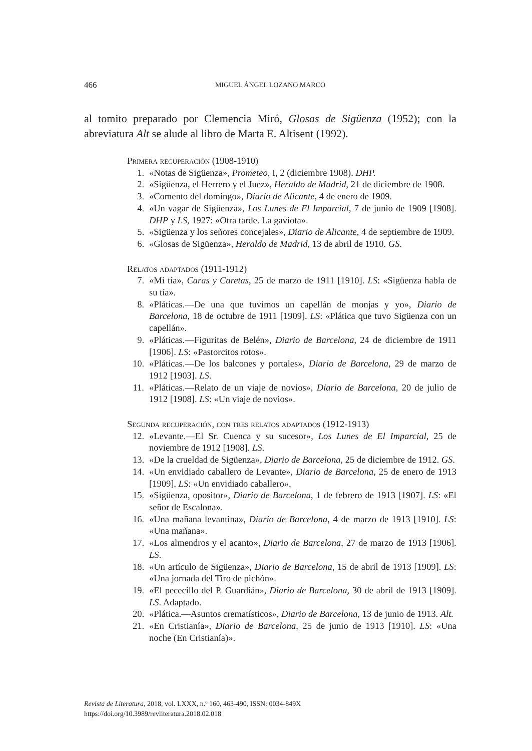466 MIGUEL ÁNGEL LOZANO MARCO
al tomito preparado por Clemencia Miró, Glosas de Sigüenza (1952); con la abreviatura Alt se alude al libro de Marta E. Altisent (1992).
Primera recuperación (1908-1910)
1. «Notas de Sigüenza», Prometeo, I, 2 (diciembre 1908). DHP.
2. «Sigüenza, el Herrero y el Juez», Heraldo de Madrid, 21 de diciembre de 1908.
3. «Comento del domingo», Diario de Alicante, 4 de enero de 1909.
4. «Un vagar de Sigüenza», Los Lunes de El Imparcial, 7 de junio de 1909 [1908]. DHP y LS, 1927: «Otra tarde. La gaviota».
5. «Sigüenza y los señores concejales», Diario de Alicante, 4 de septiembre de 1909.
6. «Glosas de Sigüenza», Heraldo de Madrid, 13 de abril de 1910. GS.
Relatos adaptados (1911-1912)
7. «Mi tía», Caras y Caretas, 25 de marzo de 1911 [1910]. LS: «Sigüenza habla de su tía».
8. «Pláticas.—De una que tuvimos un capellán de monjas y yo», Diario de Barcelona, 18 de octubre de 1911 [1909]. LS: «Plática que tuvo Sigüenza con un capellán».
9. «Pláticas.—Figuritas de Belén», Diario de Barcelona, 24 de diciembre de 1911 [1906]. LS: «Pastorcitos rotos».
10. «Pláticas.—De los balcones y portales», Diario de Barcelona, 29 de marzo de 1912 [1903]. LS.
11. «Pláticas.—Relato de un viaje de novios», Diario de Barcelona, 20 de julio de 1912 [1908]. LS: «Un viaje de novios».
Segunda recuperación, con tres relatos adaptados (1912-1913)
12. «Levante.—El Sr. Cuenca y su sucesor», Los Lunes de El Imparcial, 25 de noviembre de 1912 [1908]. LS.
13. «De la crueldad de Sigüenza», Diario de Barcelona, 25 de diciembre de 1912. GS.
14. «Un envidiado caballero de Levante», Diario de Barcelona, 25 de enero de 1913 [1909]. LS: «Un envidiado caballero».
15. «Sigüenza, opositor», Diario de Barcelona, 1 de febrero de 1913 [1907]. LS: «El señor de Escalona».
16. «Una mañana levantina», Diario de Barcelona, 4 de marzo de 1913 [1910]. LS: «Una mañana».
17. «Los almendros y el acanto», Diario de Barcelona, 27 de marzo de 1913 [1906]. LS.
18. «Un artículo de Sigüenza», Diario de Barcelona, 15 de abril de 1913 [1909]. LS: «Una jornada del Tiro de pichón».
19. «El pececillo del P. Guardián», Diario de Barcelona, 30 de abril de 1913 [1909]. LS. Adaptado.
20. «Plática.—Asuntos crematísticos», Diario de Barcelona, 13 de junio de 1913. Alt.
21. «En Cristianía», Diario de Barcelona, 25 de junio de 1913 [1910]. LS: «Una noche (En Cristianía)».
Revista de Literatura, 2018, vol. LXXX, n.º 160, 463-490, ISSN: 0034-849X
https://doi.org/10.3989/revliteratura.2018.02.018